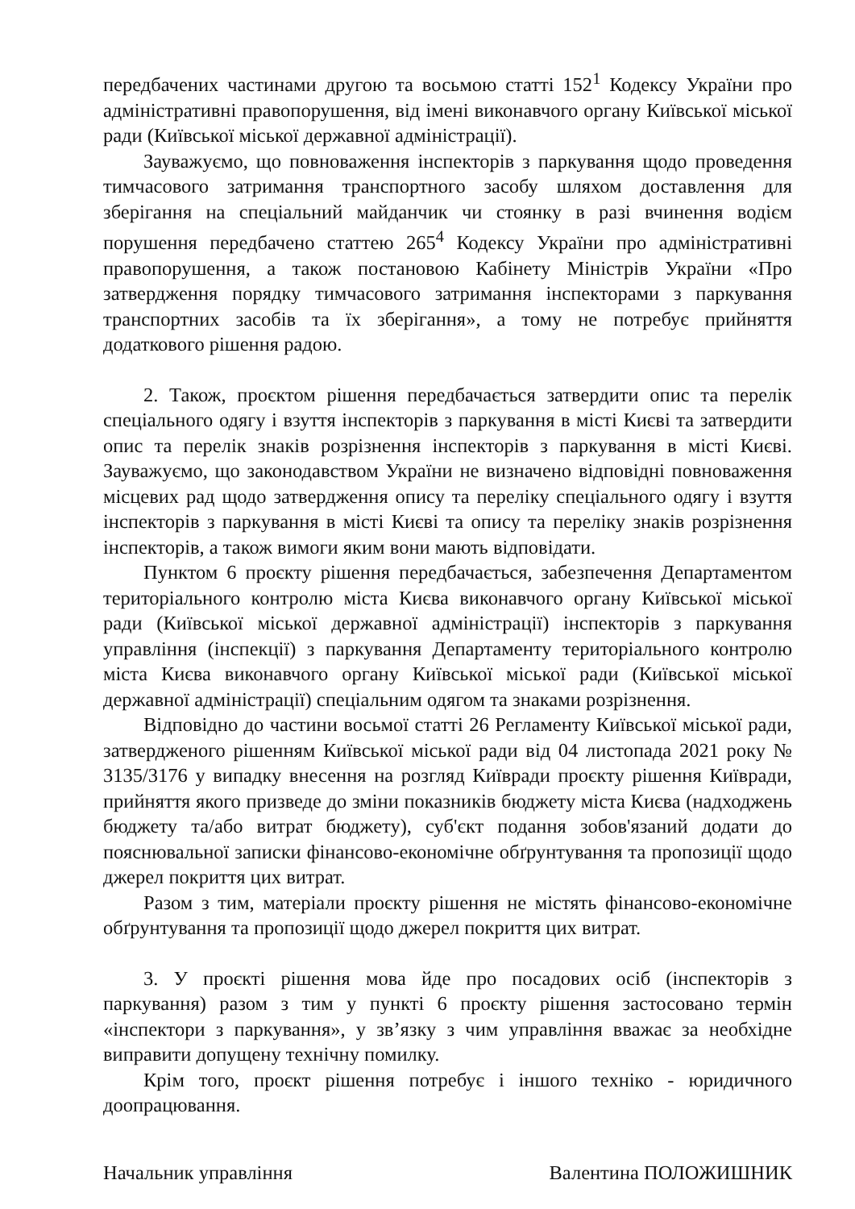передбачених частинами другою та восьмою статті 152<sup>1</sup> Кодексу України про адміністративні правопорушення, від імені виконавчого органу Київської міської ради (Київської міської державної адміністрації).
Зауважуємо, що повноваження інспекторів з паркування щодо проведення тимчасового затримання транспортного засобу шляхом доставлення для зберігання на спеціальний майданчик чи стоянку в разі вчинення водієм порушення передбачено статтею 265<sup>4</sup> Кодексу України про адміністративні правопорушення, а також постановою Кабінету Міністрів України «Про затвердження порядку тимчасового затримання інспекторами з паркування транспортних засобів та їх зберігання», а тому не потребує прийняття додаткового рішення радою.
2. Також, проєктом рішення передбачається затвердити опис та перелік спеціального одягу і взуття інспекторів з паркування в місті Києві та затвердити опис та перелік знаків розрізнення інспекторів з паркування в місті Києві. Зауважуємо, що законодавством України не визначено відповідні повноваження місцевих рад щодо затвердження опису та переліку спеціального одягу і взуття інспекторів з паркування в місті Києві та опису та переліку знаків розрізнення інспекторів, а також вимоги яким вони мають відповідати.
Пунктом 6 проєкту рішення передбачається, забезпечення Департаментом територіального контролю міста Києва виконавчого органу Київської міської ради (Київської міської державної адміністрації) інспекторів з паркування управління (інспекції) з паркування Департаменту територіального контролю міста Києва виконавчого органу Київської міської ради (Київської міської державної адміністрації) спеціальним одягом та знаками розрізнення.
Відповідно до частини восьмої статті 26 Регламенту Київської міської ради, затвердженого рішенням Київської міської ради від 04 листопада 2021 року № 3135/3176 у випадку внесення на розгляд Київради проєкту рішення Київради, прийняття якого призведе до зміни показників бюджету міста Києва (надходжень бюджету та/або витрат бюджету), суб'єкт подання зобов'язаний додати до пояснювальної записки фінансово-економічне обґрунтування та пропозиції щодо джерел покриття цих витрат.
Разом з тим, матеріали проєкту рішення не містять фінансово-економічне обґрунтування та пропозиції щодо джерел покриття цих витрат.
3. У проєкті рішення мова йде про посадових осіб (інспекторів з паркування) разом з тим у пункті 6 проєкту рішення застосовано термін «інспектори з паркування», у зв’язку з чим управління вважає за необхідне виправити допущену технічну помилку.
Крім того, проєкт рішення потребує і іншого техніко - юридичного доопрацювання.
Начальник управління Валентина ПОЛОЖИШНИК